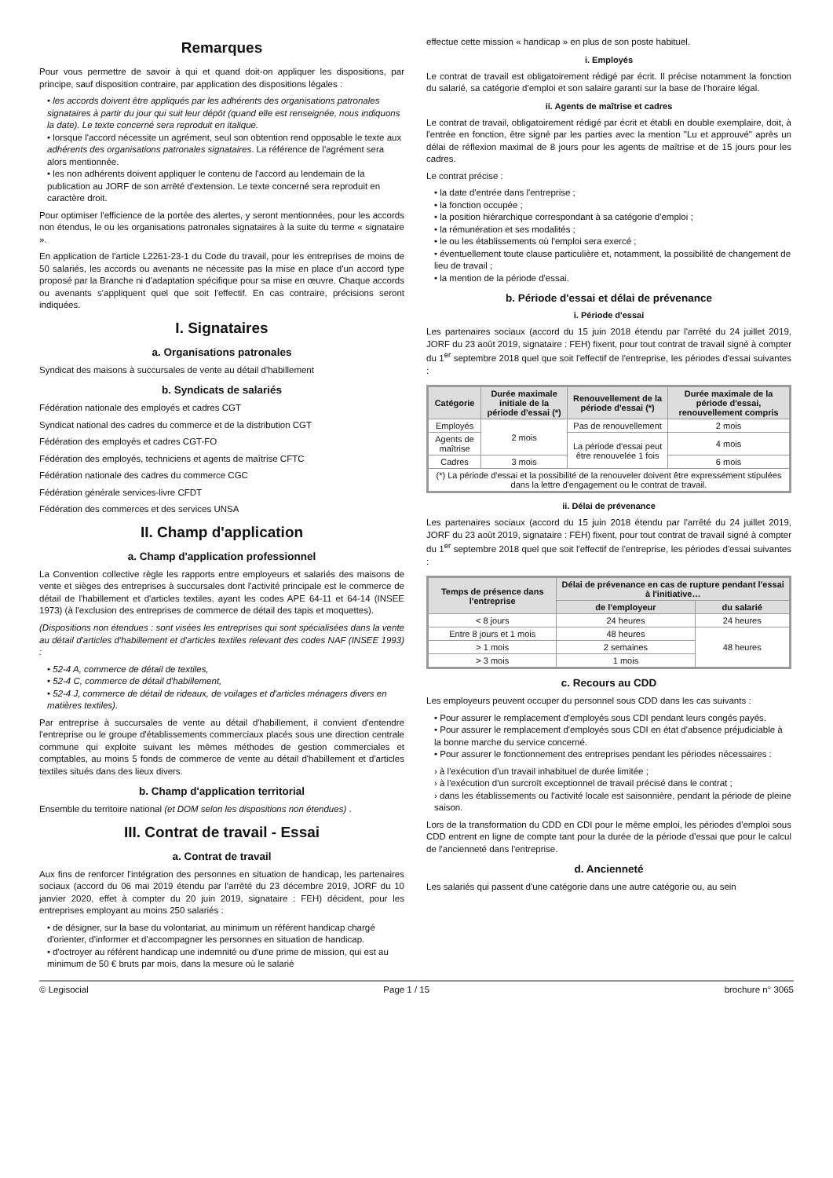Remarques
Pour vous permettre de savoir à qui et quand doit-on appliquer les dispositions, par principe, sauf disposition contraire, par application des dispositions légales :
• les accords doivent être appliqués par les adhérents des organisations patronales signataires à partir du jour qui suit leur dépôt (quand elle est renseignée, nous indiquons la date). Le texte concerné sera reproduit en italique.
• lorsque l'accord nécessite un agrément, seul son obtention rend opposable le texte aux adhérents des organisations patronales signataires. La référence de l'agrément sera alors mentionnée.
• les non adhérents doivent appliquer le contenu de l'accord au lendemain de la publication au JORF de son arrêté d'extension. Le texte concerné sera reproduit en caractère droit.
Pour optimiser l'efficience de la portée des alertes, y seront mentionnées, pour les accords non étendus, le ou les organisations patronales signataires à la suite du terme « signataire ».
En application de l'article L2261-23-1 du Code du travail, pour les entreprises de moins de 50 salariés, les accords ou avenants ne nécessite pas la mise en place d'un accord type proposé par la Branche ni d'adaptation spécifique pour sa mise en œuvre. Chaque accords ou avenants s'appliquent quel que soit l'effectif. En cas contraire, précisions seront indiquées.
I. Signataires
a. Organisations patronales
Syndicat des maisons à succursales de vente au détail d'habillement
b. Syndicats de salariés
Fédération nationale des employés et cadres CGT
Syndicat national des cadres du commerce et de la distribution CGT
Fédération des employés et cadres CGT-FO
Fédération des employés, techniciens et agents de maîtrise CFTC
Fédération nationale des cadres du commerce CGC
Fédération générale services-livre CFDT
Fédération des commerces et des services UNSA
II. Champ d'application
a. Champ d'application professionnel
La Convention collective règle les rapports entre employeurs et salariés des maisons de vente et sièges des entreprises à succursales dont l'activité principale est le commerce de détail de l'habillement et d'articles textiles, ayant les codes APE 64-11 et 64-14 (INSEE 1973) (à l'exclusion des entreprises de commerce de détail des tapis et moquettes).
(Dispositions non étendues : sont visées les entreprises qui sont spécialisées dans la vente au détail d'articles d'habillement et d'articles textiles relevant des codes NAF (INSEE 1993) :
• 52-4 A, commerce de détail de textiles,
• 52-4 C, commerce de détail d'habillement,
• 52-4 J, commerce de détail de rideaux, de voilages et d'articles ménagers divers en matières textiles).
Par entreprise à succursales de vente au détail d'habillement, il convient d'entendre l'entreprise ou le groupe d'établissements commerciaux placés sous une direction centrale commune qui exploite suivant les mêmes méthodes de gestion commerciales et comptables, au moins 5 fonds de commerce de vente au détail d'habillement et d'articles textiles situés dans des lieux divers.
b. Champ d'application territorial
Ensemble du territoire national (et DOM selon les dispositions non étendues) .
III. Contrat de travail - Essai
a. Contrat de travail
Aux fins de renforcer l'intégration des personnes en situation de handicap, les partenaires sociaux (accord du 06 mai 2019 étendu par l'arrêté du 23 décembre 2019, JORF du 10 janvier 2020, effet à compter du 20 juin 2019, signataire : FEH) décident, pour les entreprises employant au moins 250 salariés :
• de désigner, sur la base du volontariat, au minimum un référent handicap chargé d'orienter, d'informer et d'accompagner les personnes en situation de handicap.
• d'octroyer au référent handicap une indemnité ou d'une prime de mission, qui est au minimum de 50 € bruts par mois, dans la mesure où le salarié
effectue cette mission « handicap » en plus de son poste habituel.
i. Employés
Le contrat de travail est obligatoirement rédigé par écrit. Il précise notamment la fonction du salarié, sa catégorie d'emploi et son salaire garanti sur la base de l'horaire légal.
ii. Agents de maîtrise et cadres
Le contrat de travail, obligatoirement rédigé par écrit et établi en double exemplaire, doit, à l'entrée en fonction, être signé par les parties avec la mention "Lu et approuvé" après un délai de réflexion maximal de 8 jours pour les agents de maîtrise et de 15 jours pour les cadres.
Le contrat précise :
• la date d'entrée dans l'entreprise ;
• la fonction occupée ;
• la position hiérarchique correspondant à sa catégorie d'emploi ;
• la rémunération et ses modalités ;
• le ou les établissements où l'emploi sera exercé ;
• éventuellement toute clause particulière et, notamment, la possibilité de changement de lieu de travail ;
• la mention de la période d'essai.
b. Période d'essai et délai de prévenance
i. Période d'essai
Les partenaires sociaux (accord du 15 juin 2018 étendu par l'arrêté du 24 juillet 2019, JORF du 23 août 2019, signataire : FEH) fixent, pour tout contrat de travail signé à compter du 1<sup>er</sup> septembre 2018 quel que soit l'effectif de l'entreprise, les périodes d'essai suivantes :
| Catégorie | Durée maximale initiale de la période d'essai (*) | Renouvellement de la période d'essai (*) | Durée maximale de la période d'essai, renouvellement compris |
| --- | --- | --- | --- |
| Employés | 2 mois | Pas de renouvellement | 2 mois |
| Agents de maîtrise | | La période d'essai peut être renouvelée 1 fois | 4 mois |
| Cadres | 3 mois | | 6 mois |
| (*) La période d'essai et la possibilité de la renouveler doivent être expressément stipulées dans la lettre d'engagement ou le contrat de travail. | | | |
ii. Délai de prévenance
Les partenaires sociaux (accord du 15 juin 2018 étendu par l'arrêté du 24 juillet 2019, JORF du 23 août 2019, signataire : FEH) fixent, pour tout contrat de travail signé à compter du 1<sup>er</sup> septembre 2018 quel que soit l'effectif de l'entreprise, les périodes d'essai suivantes :
| Temps de présence dans l'entreprise | Délai de prévenance en cas de rupture pendant l'essai à l'initiative… | |
| --- | --- | --- |
| | de l'employeur | du salarié |
| < 8 jours | 24 heures | 24 heures |
| Entre 8 jours et 1 mois | 48 heures | 48 heures |
| > 1 mois | 2 semaines | |
| > 3 mois | 1 mois | |
c. Recours au CDD
Les employeurs peuvent occuper du personnel sous CDD dans les cas suivants :
• Pour assurer le remplacement d'employés sous CDI pendant leurs congés payés.
• Pour assurer le remplacement d'employés sous CDI en état d'absence préjudiciable à la bonne marche du service concerné.
• Pour assurer le fonctionnement des entreprises pendant les périodes nécessaires :
› à l'exécution d'un travail inhabituel de durée limitée ;
› à l'exécution d'un surcroît exceptionnel de travail précisé dans le contrat ;
› dans les établissements ou l'activité locale est saisonnière, pendant la période de pleine saison.
Lors de la transformation du CDD en CDI pour le même emploi, les périodes d'emploi sous CDD entrent en ligne de compte tant pour la durée de la période d'essai que pour le calcul de l'ancienneté dans l'entreprise.
d. Ancienneté
Les salariés qui passent d'une catégorie dans une autre catégorie ou, au sein
© Legisocial Page 1 / 15 brochure n° 3065